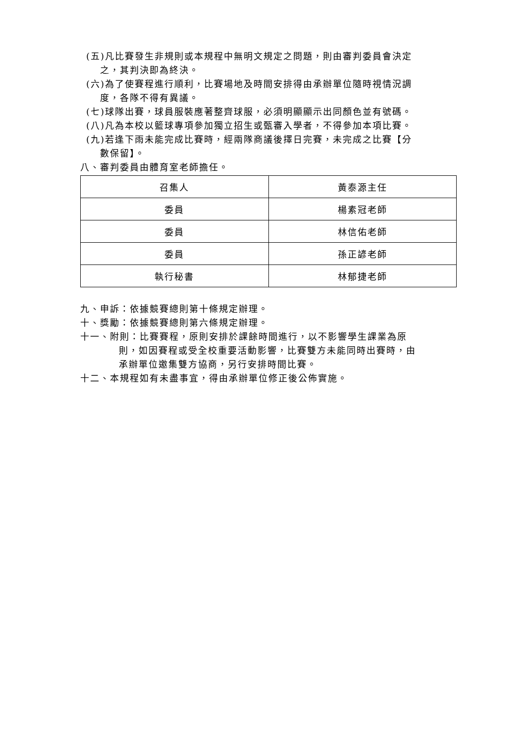(五)凡比賽發生非規則或本規程中無明文規定之問題，則由審判委員會決定
之，其判決即為終決。
(六)為了使賽程進行順利，比賽場地及時間安排得由承辦單位隨時視情況調
度，各隊不得有異議。
(七)球隊出賽，球員服裝應著整齊球服，必須明顯顯示出同顏色並有號碼。
(八)凡為本校以籃球專項參加獨立招生或甄審入學者，不得參加本項比賽。
(九)若逢下雨未能完成比賽時，經兩隊商議後擇日完賽，未完成之比賽【分
數保留】。
八、審判委員由體育室老師擔任。
| 召集人 | 黃泰源主任 |
| 委員 | 楊素冠老師 |
| 委員 | 林信佑老師 |
| 委員 | 孫正諺老師 |
| 執行秘書 | 林郁捷老師 |
九、申訴：依據競賽總則第十條規定辦理。
十、獎勵：依據競賽總則第六條規定辦理。
十一、附則：比賽賽程，原則安排於課餘時間進行，以不影響學生課業為原
則，如因賽程或受全校重要活動影響，比賽雙方未能同時出賽時，由
承辦單位邀集雙方協商，另行安排時間比賽。
十二、本規程如有未盡事宜，得由承辦單位修正後公佈實施。